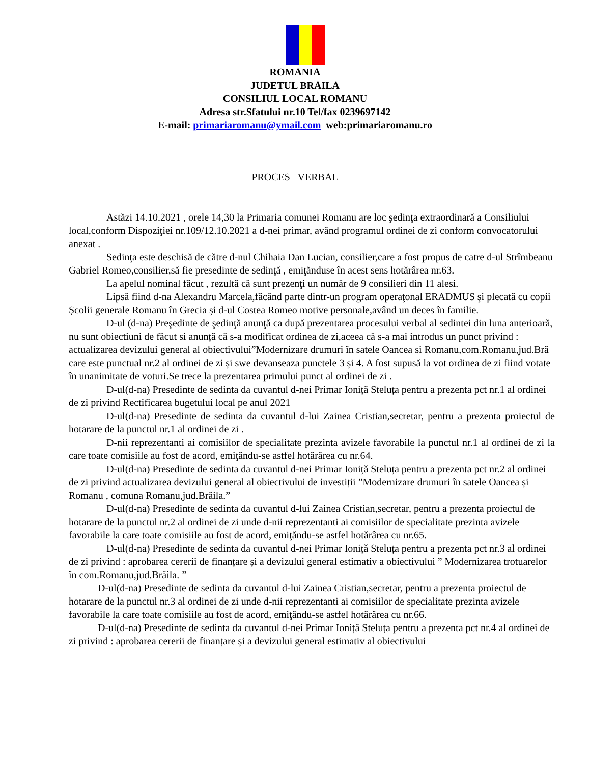ROMANIA
JUDETUL BRAILA
CONSILIUL LOCAL ROMANU
Adresa str.Sfatului nr.10 Tel/fax 0239697142
E-mail: primariaromanu@ymail.com web:primariaromanu.ro
PROCES VERBAL
Astăzi 14.10.2021 , orele 14,30 la Primaria comunei Romanu are loc şedinţa extraordinară a Consiliului local,conform Dispoziţiei nr.109/12.10.2021 a d-nei primar, având programul ordinei de zi conform convocatorului anexat .
Sedinţa este deschisă de către d-nul Chihaia Dan Lucian, consilier,care a fost propus de catre d-ul Strîmbeanu Gabriel Romeo,consilier,să fie presedinte de sedinţă , emiţănduse în acest sens hotărârea nr.63.
La apelul nominal făcut , rezultă că sunt prezenţi un număr de 9 consilieri din 11 alesi.
Lipsă fiind d-na Alexandru Marcela,făcând parte dintr-un program operaţonal ERADMUS şi plecată cu copii Școlii generale Romanu în Grecia și d-ul Costea Romeo motive personale,având un deces în familie.
D-ul (d-na) Preşedinte de şedinţă anunţă ca după prezentarea procesului verbal al sedintei din luna anterioară, nu sunt obiectiuni de făcut si anunță că s-a modificat ordinea de zi,aceea că s-a mai introdus un punct privind : actualizarea devizului general al obiectivului”Modernizare drumuri în satele Oancea si Romanu,com.Romanu,jud.Bră care este punctual nr.2 al ordinei de zi și swe devanseaza punctele 3 și 4. A fost supusă la vot ordinea de zi fiind votate în unanimitate de voturi.Se trece la prezentarea primului punct al ordinei de zi .
D-ul(d-na) Presedinte de sedinta da cuvantul d-nei Primar Ioniță Steluța pentru a prezenta pct nr.1 al ordinei de zi privind Rectificarea bugetului local pe anul 2021
D-ul(d-na) Presedinte de sedinta da cuvantul d-lui Zainea Cristian,secretar, pentru a prezenta proiectul de hotarare de la punctul nr.1 al ordinei de zi .
D-nii reprezentanti ai comisiilor de specialitate prezinta avizele favorabile la punctul nr.1 al ordinei de zi la care toate comisiile au fost de acord, emiţăndu-se astfel hotărârea cu nr.64.
D-ul(d-na) Presedinte de sedinta da cuvantul d-nei Primar Ioniță Steluța pentru a prezenta pct nr.2 al ordinei de zi privind actualizarea devizului general al obiectivului de investiții ”Modernizare drumuri în satele Oancea și Romanu , comuna Romanu,jud.Brăila.”
D-ul(d-na) Presedinte de sedinta da cuvantul d-lui Zainea Cristian,secretar, pentru a prezenta proiectul de hotarare de la punctul nr.2 al ordinei de zi unde d-nii reprezentanti ai comisiilor de specialitate prezinta avizele favorabile la care toate comisiile au fost de acord, emiţăndu-se astfel hotărârea cu nr.65.
D-ul(d-na) Presedinte de sedinta da cuvantul d-nei Primar Ioniță Steluța pentru a prezenta pct nr.3 al ordinei de zi privind : aprobarea cererii de finanțare și a devizului general estimativ a obiectivului ” Modernizarea trotuarelor în com.Romanu,jud.Brăila. ”
D-ul(d-na) Presedinte de sedinta da cuvantul d-lui Zainea Cristian,secretar, pentru a prezenta proiectul de hotarare de la punctul nr.3 al ordinei de zi unde d-nii reprezentanti ai comisiilor de specialitate prezinta avizele favorabile la care toate comisiile au fost de acord, emiţăndu-se astfel hotărârea cu nr.66.
D-ul(d-na) Presedinte de sedinta da cuvantul d-nei Primar Ioniță Steluța pentru a prezenta pct nr.4 al ordinei de zi privind : aprobarea cererii de finanțare și a devizului general estimativ al obiectivului